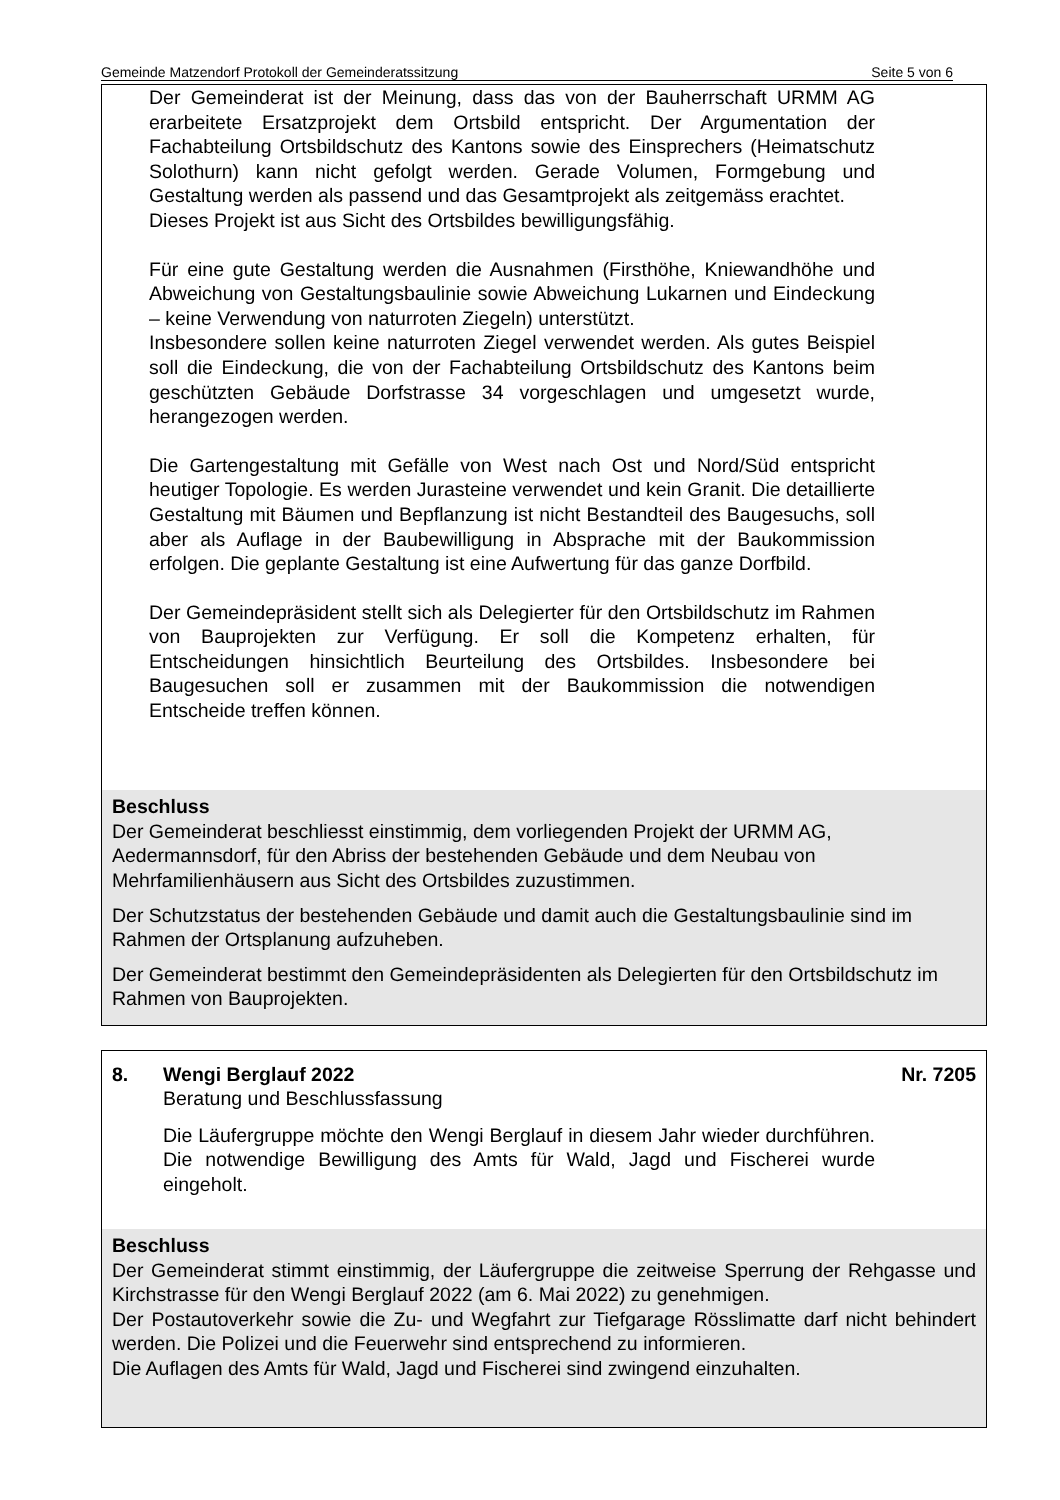Gemeinde Matzendorf Protokoll der Gemeinderatssitzung Seite 5 von 6
Der Gemeinderat ist der Meinung, dass das von der Bauherrschaft URMM AG erarbeitete Ersatzprojekt dem Ortsbild entspricht. Der Argumentation der Fachabteilung Ortsbildschutz des Kantons sowie des Einsprechers (Heimatschutz Solothurn) kann nicht gefolgt werden. Gerade Volumen, Formgebung und Gestaltung werden als passend und das Gesamtprojekt als zeitgemäss erachtet.
Dieses Projekt ist aus Sicht des Ortsbildes bewilligungsfähig.
Für eine gute Gestaltung werden die Ausnahmen (Firsthöhe, Kniewandhöhe und Abweichung von Gestaltungsbaulinie sowie Abweichung Lukarnen und Eindeckung – keine Verwendung von naturroten Ziegeln) unterstützt.
Insbesondere sollen keine naturroten Ziegel verwendet werden. Als gutes Beispiel soll die Eindeckung, die von der Fachabteilung Ortsbildschutz des Kantons beim geschützten Gebäude Dorfstrasse 34 vorgeschlagen und umgesetzt wurde, herangezogen werden.
Die Gartengestaltung mit Gefälle von West nach Ost und Nord/Süd entspricht heutiger Topologie. Es werden Jurasteine verwendet und kein Granit. Die detaillierte Gestaltung mit Bäumen und Bepflanzung ist nicht Bestandteil des Baugesuchs, soll aber als Auflage in der Baubewilligung in Absprache mit der Baukommission erfolgen. Die geplante Gestaltung ist eine Aufwertung für das ganze Dorfbild.
Der Gemeindepräsident stellt sich als Delegierter für den Ortsbildschutz im Rahmen von Bauprojekten zur Verfügung. Er soll die Kompetenz erhalten, für Entscheidungen hinsichtlich Beurteilung des Ortsbildes. Insbesondere bei Baugesuchen soll er zusammen mit der Baukommission die notwendigen Entscheide treffen können.
Beschluss
Der Gemeinderat beschliesst einstimmig, dem vorliegenden Projekt der URMM AG, Aedermannsdorf, für den Abriss der bestehenden Gebäude und dem Neubau von Mehrfamilienhäusern aus Sicht des Ortsbildes zuzustimmen.
Der Schutzstatus der bestehenden Gebäude und damit auch die Gestaltungsbaulinie sind im Rahmen der Ortsplanung aufzuheben.
Der Gemeinderat bestimmt den Gemeindepräsidenten als Delegierten für den Ortsbildschutz im Rahmen von Bauprojekten.
8. Wengi Berglauf 2022 Nr. 7205
Beratung und Beschlussfassung
Die Läufergruppe möchte den Wengi Berglauf in diesem Jahr wieder durchführen. Die notwendige Bewilligung des Amts für Wald, Jagd und Fischerei wurde eingeholt.
Beschluss
Der Gemeinderat stimmt einstimmig, der Läufergruppe die zeitweise Sperrung der Rehgasse und Kirchstrasse für den Wengi Berglauf 2022 (am 6. Mai 2022) zu genehmigen.
Der Postautoverkehr sowie die Zu- und Wegfahrt zur Tiefgarage Rösslimatte darf nicht behindert werden. Die Polizei und die Feuerwehr sind entsprechend zu informieren.
Die Auflagen des Amts für Wald, Jagd und Fischerei sind zwingend einzuhalten.